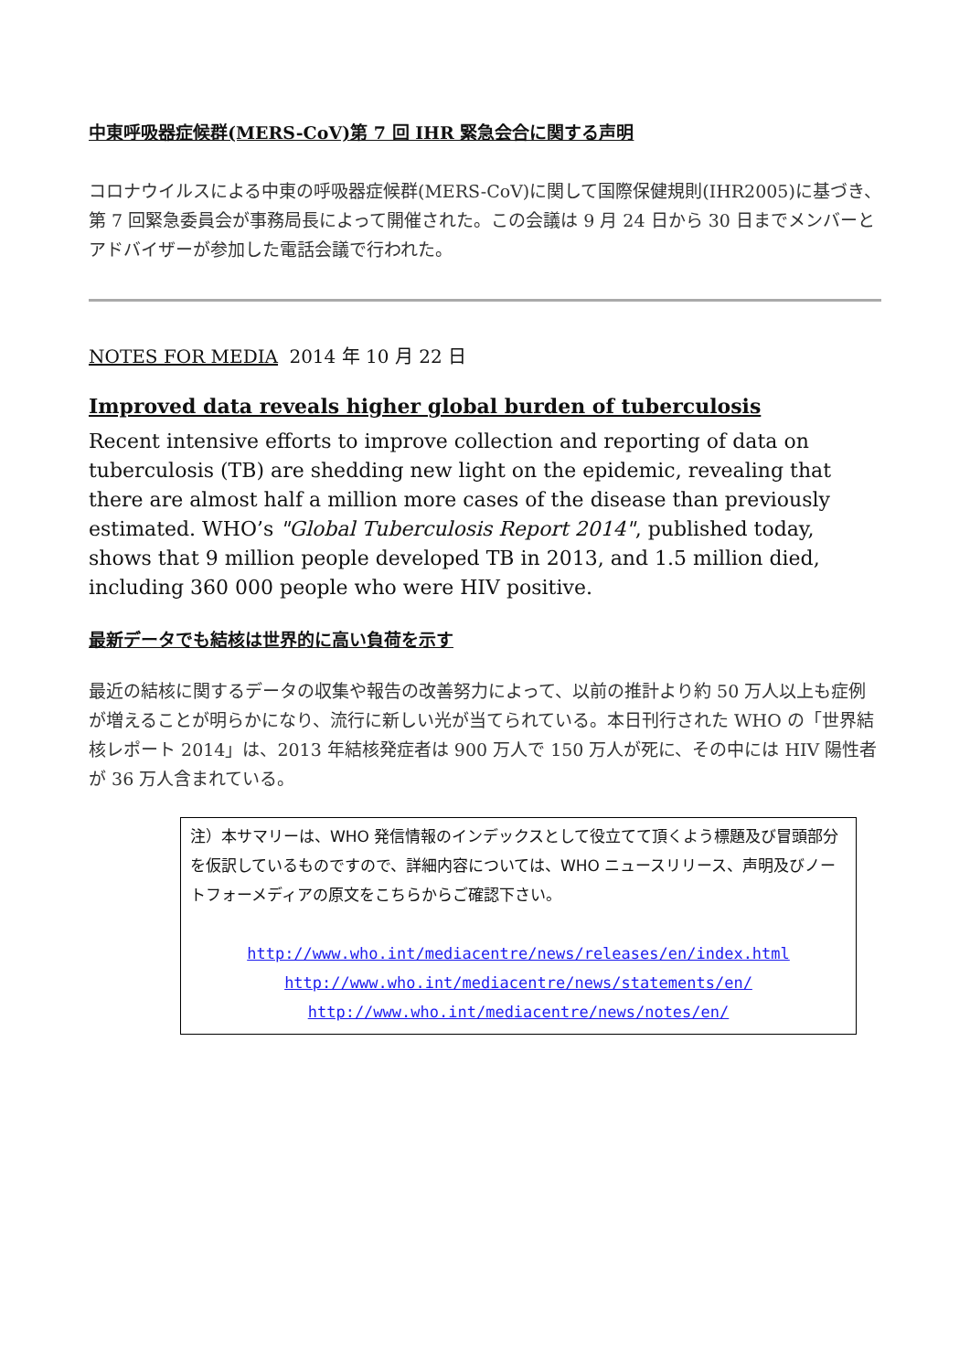中東呼吸器症候群(MERS-CoV)第 7 回 IHR 緊急会合に関する声明
コロナウイルスによる中東の呼吸器症候群(MERS-CoV)に関して国際保健規則(IHR2005)に基づき、第 7 回緊急委員会が事務局長によって開催された。この会議は 9 月 24 日から 30 日までメンバーとアドバイザーが参加した電話会議で行われた。
NOTES FOR MEDIA 2014 年 10 月 22 日
Improved data reveals higher global burden of tuberculosis
Recent intensive efforts to improve collection and reporting of data on tuberculosis (TB) are shedding new light on the epidemic, revealing that there are almost half a million more cases of the disease than previously estimated. WHO’s "Global Tuberculosis Report 2014", published today, shows that 9 million people developed TB in 2013, and 1.5 million died, including 360 000 people who were HIV positive.
最新データでも結核は世界的に高い負荷を示す
最近の結核に関するデータの収集や報告の改善努力によって、以前の推計より約 50 万人以上も症例が増えることが明らかになり、流行に新しい光が当てられている。本日刊行された WHO の「世界結核レポート 2014」は、2013 年結核発症者は 900 万人で 150 万人が死に、その中には HIV 陽性者が 36 万人含まれている。
注）本サマリーは、WHO 発信情報のインデックスとして役立てて頂くよう標題及び冒頭部分を仮訳しているものですので、詳細内容については、WHO ニュースリリース、声明及びノートフォーメディアの原文をこちらからご確認下さい。
http://www.who.int/mediacentre/news/releases/en/index.html
http://www.who.int/mediacentre/news/statements/en/
http://www.who.int/mediacentre/news/notes/en/